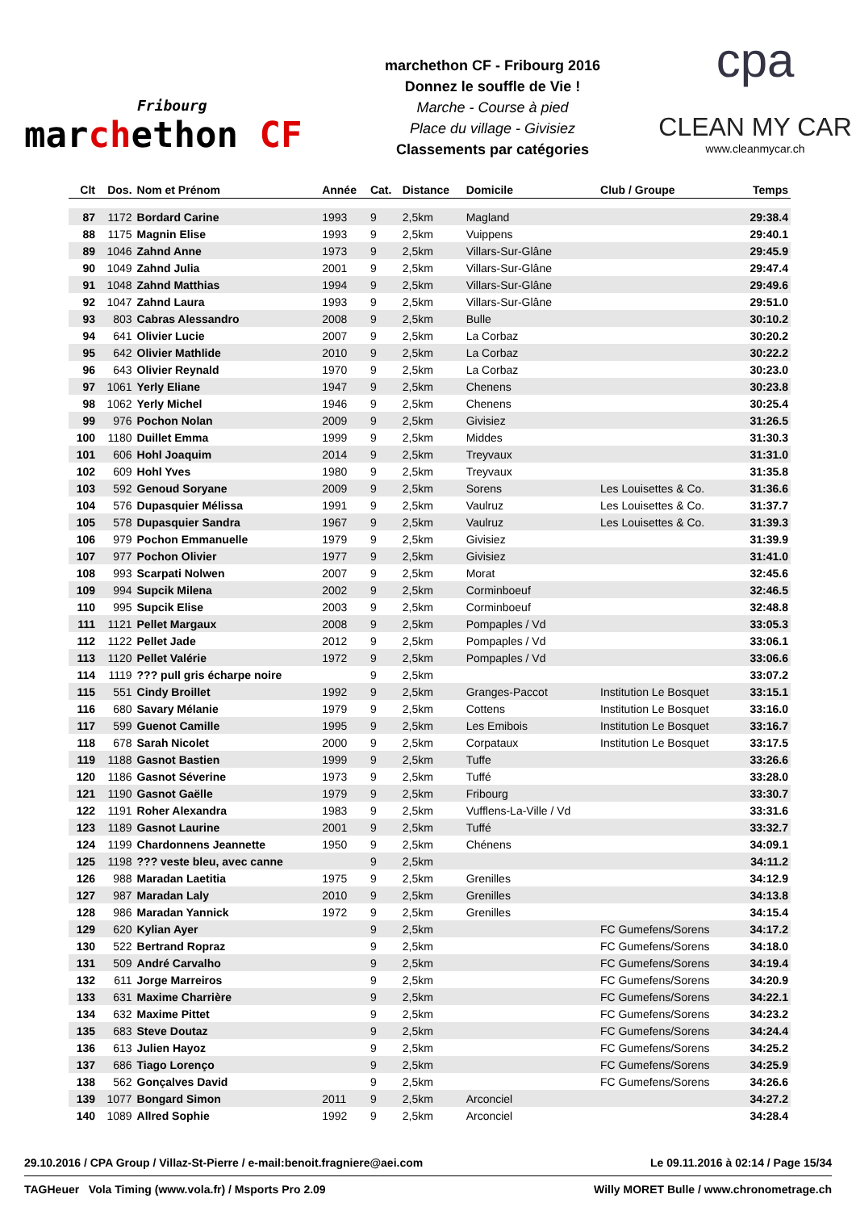Fribourg
marchethon CF
marchethon CF - Fribourg 2016
Donnez le souffle de Vie !
Marche - Course à pied
Place du village - Givisiez
Classements par catégories
cpa
CLEAN MY CAR
www.cleanmycar.ch
| Clt | Dos. | Nom et Prénom | Année | Cat. | Distance | Domicile | Club / Groupe | Temps |
| --- | --- | --- | --- | --- | --- | --- | --- | --- |
| 87 | 1172 | Bordard Carine | 1993 | 9 | 2,5km | Magland | | 29:38.4 |
| 88 | 1175 | Magnin Elise | 1993 | 9 | 2,5km | Vuippens | | 29:40.1 |
| 89 | 1046 | Zahnd Anne | 1973 | 9 | 2,5km | Villars-Sur-Glâne | | 29:45.9 |
| 90 | 1049 | Zahnd Julia | 2001 | 9 | 2,5km | Villars-Sur-Glâne | | 29:47.4 |
| 91 | 1048 | Zahnd Matthias | 1994 | 9 | 2,5km | Villars-Sur-Glâne | | 29:49.6 |
| 92 | 1047 | Zahnd Laura | 1993 | 9 | 2,5km | Villars-Sur-Glâne | | 29:51.0 |
| 93 | 803 | Cabras Alessandro | 2008 | 9 | 2,5km | Bulle | | 30:10.2 |
| 94 | 641 | Olivier Lucie | 2007 | 9 | 2,5km | La Corbaz | | 30:20.2 |
| 95 | 642 | Olivier Mathlide | 2010 | 9 | 2,5km | La Corbaz | | 30:22.2 |
| 96 | 643 | Olivier Reynald | 1970 | 9 | 2,5km | La Corbaz | | 30:23.0 |
| 97 | 1061 | Yerly Eliane | 1947 | 9 | 2,5km | Chenens | | 30:23.8 |
| 98 | 1062 | Yerly Michel | 1946 | 9 | 2,5km | Chenens | | 30:25.4 |
| 99 | 976 | Pochon Nolan | 2009 | 9 | 2,5km | Givisiez | | 31:26.5 |
| 100 | 1180 | Duillet Emma | 1999 | 9 | 2,5km | Middes | | 31:30.3 |
| 101 | 606 | Hohl Joaquim | 2014 | 9 | 2,5km | Treyvaux | | 31:31.0 |
| 102 | 609 | Hohl Yves | 1980 | 9 | 2,5km | Treyvaux | | 31:35.8 |
| 103 | 592 | Genoud Soryane | 2009 | 9 | 2,5km | Sorens | Les Louisettes & Co. | 31:36.6 |
| 104 | 576 | Dupasquier Mélissa | 1991 | 9 | 2,5km | Vaulruz | Les Louisettes & Co. | 31:37.7 |
| 105 | 578 | Dupasquier Sandra | 1967 | 9 | 2,5km | Vaulruz | Les Louisettes & Co. | 31:39.3 |
| 106 | 979 | Pochon Emmanuelle | 1979 | 9 | 2,5km | Givisiez | | 31:39.9 |
| 107 | 977 | Pochon Olivier | 1977 | 9 | 2,5km | Givisiez | | 31:41.0 |
| 108 | 993 | Scarpati Nolwen | 2007 | 9 | 2,5km | Morat | | 32:45.6 |
| 109 | 994 | Supcik Milena | 2002 | 9 | 2,5km | Corminboeuf | | 32:46.5 |
| 110 | 995 | Supcik Elise | 2003 | 9 | 2,5km | Corminboeuf | | 32:48.8 |
| 111 | 1121 | Pellet Margaux | 2008 | 9 | 2,5km | Pompaples / Vd | | 33:05.3 |
| 112 | 1122 | Pellet Jade | 2012 | 9 | 2,5km | Pompaples / Vd | | 33:06.1 |
| 113 | 1120 | Pellet Valérie | 1972 | 9 | 2,5km | Pompaples / Vd | | 33:06.6 |
| 114 | 1119 | ??? pull gris écharpe noire | | 9 | 2,5km | | | 33:07.2 |
| 115 | 551 | Cindy Broillet | 1992 | 9 | 2,5km | Granges-Paccot | Institution Le Bosquet | 33:15.1 |
| 116 | 680 | Savary Mélanie | 1979 | 9 | 2,5km | Cottens | Institution Le Bosquet | 33:16.0 |
| 117 | 599 | Guenot Camille | 1995 | 9 | 2,5km | Les Emibois | Institution Le Bosquet | 33:16.7 |
| 118 | 678 | Sarah Nicolet | 2000 | 9 | 2,5km | Corpataux | Institution Le Bosquet | 33:17.5 |
| 119 | 1188 | Gasnot Bastien | 1999 | 9 | 2,5km | Tuffe | | 33:26.6 |
| 120 | 1186 | Gasnot Séverine | 1973 | 9 | 2,5km | Tuffé | | 33:28.0 |
| 121 | 1190 | Gasnot Gaëlle | 1979 | 9 | 2,5km | Fribourg | | 33:30.7 |
| 122 | 1191 | Roher Alexandra | 1983 | 9 | 2,5km | Vufflens-La-Ville / Vd | | 33:31.6 |
| 123 | 1189 | Gasnot Laurine | 2001 | 9 | 2,5km | Tuffé | | 33:32.7 |
| 124 | 1199 | Chardonnens Jeannette | 1950 | 9 | 2,5km | Chénens | | 34:09.1 |
| 125 | 1198 | ??? veste bleu, avec canne | | 9 | 2,5km | | | 34:11.2 |
| 126 | 988 | Maradan Laetitia | 1975 | 9 | 2,5km | Grenilles | | 34:12.9 |
| 127 | 987 | Maradan Laly | 2010 | 9 | 2,5km | Grenilles | | 34:13.8 |
| 128 | 986 | Maradan Yannick | 1972 | 9 | 2,5km | Grenilles | | 34:15.4 |
| 129 | 620 | Kylian Ayer | | 9 | 2,5km | | FC Gumefens/Sorens | 34:17.2 |
| 130 | 522 | Bertrand Ropraz | | 9 | 2,5km | | FC Gumefens/Sorens | 34:18.0 |
| 131 | 509 | André Carvalho | | 9 | 2,5km | | FC Gumefens/Sorens | 34:19.4 |
| 132 | 611 | Jorge Marreiros | | 9 | 2,5km | | FC Gumefens/Sorens | 34:20.9 |
| 133 | 631 | Maxime Charrière | | 9 | 2,5km | | FC Gumefens/Sorens | 34:22.1 |
| 134 | 632 | Maxime Pittet | | 9 | 2,5km | | FC Gumefens/Sorens | 34:23.2 |
| 135 | 683 | Steve Doutaz | | 9 | 2,5km | | FC Gumefens/Sorens | 34:24.4 |
| 136 | 613 | Julien Hayoz | | 9 | 2,5km | | FC Gumefens/Sorens | 34:25.2 |
| 137 | 686 | Tiago Lorenço | | 9 | 2,5km | | FC Gumefens/Sorens | 34:25.9 |
| 138 | 562 | Gonçalves David | | 9 | 2,5km | | FC Gumefens/Sorens | 34:26.6 |
| 139 | 1077 | Bongard Simon | 2011 | 9 | 2,5km | Arconciel | | 34:27.2 |
| 140 | 1089 | Allred Sophie | 1992 | 9 | 2,5km | Arconciel | | 34:28.4 |
29.10.2016 / CPA Group / Villaz-St-Pierre / e-mail:benoit.fragniere@aei.com Le 09.11.2016 à 02:14 / Page 15/34
TAGHeuer Vola Timing (www.vola.fr) / Msports Pro 2.09 Willy MORET Bulle / www.chronometrage.ch